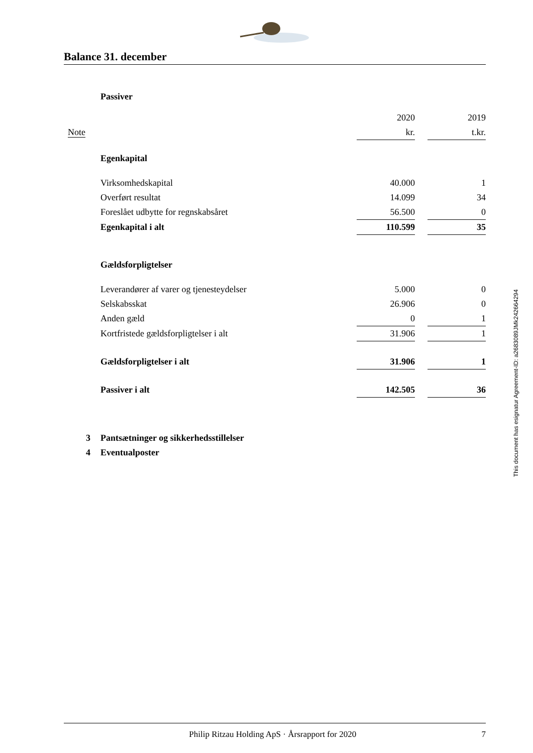Balance 31. december
| | Passiver | | | |
| | | 2020 | | 2019 |
| Note | | kr. | | t.kr. |
| | Egenkapital | | | |
| | Virksomhedskapital | 40.000 | | 1 |
| | Overført resultat | 14.099 | | 34 |
| | Foreslået udbytte for regnskabsåret | 56.500 | | 0 |
| | Egenkapital i alt | 110.599 | | 35 |
| | Gældsforpligtelser | | | |
| | Leverandører af varer og tjenesteydelser | 5.000 | | 0 |
| | Selskabsskat | 26.906 | | 0 |
| | Anden gæld | 0 | | 1 |
| | Kortfristede gældsforpligtelser i alt | 31.906 | | 1 |
| | Gældsforpligtelser i alt | 31.906 | | 1 |
| | Passiver i alt | 142.505 | | 36 |
| 3 | Pantsætninger og sikkerhedsstillelser | | | |
| 4 | Eventualposter | | | |
This document has esignatur Agreement-ID: a2683089JMk242664294
Philip Ritzau Holding ApS · Årsrapport for 2020 7